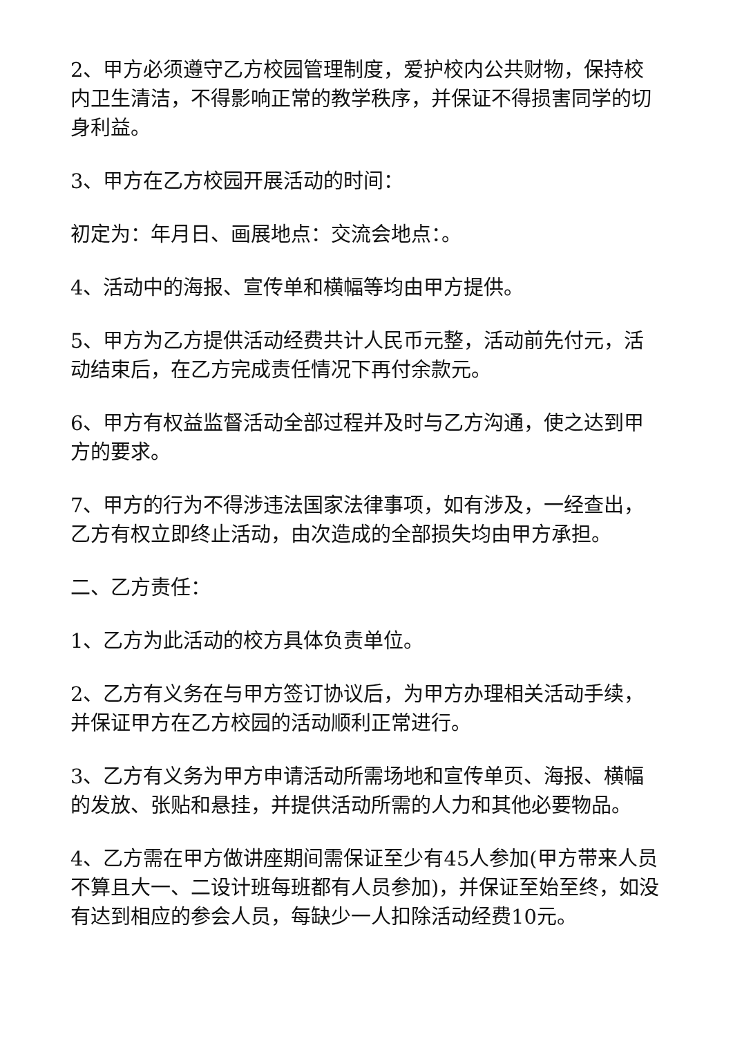2、甲方必须遵守乙方校园管理制度，爱护校内公共财物，保持校内卫生清洁，不得影响正常的教学秩序，并保证不得损害同学的切身利益。
3、甲方在乙方校园开展活动的时间：
初定为：年月日、画展地点：交流会地点：。
4、活动中的海报、宣传单和横幅等均由甲方提供。
5、甲方为乙方提供活动经费共计人民币元整，活动前先付元，活动结束后，在乙方完成责任情况下再付余款元。
6、甲方有权益监督活动全部过程并及时与乙方沟通，使之达到甲方的要求。
7、甲方的行为不得涉违法国家法律事项，如有涉及，一经查出，乙方有权立即终止活动，由次造成的全部损失均由甲方承担。
二、乙方责任：
1、乙方为此活动的校方具体负责单位。
2、乙方有义务在与甲方签订协议后，为甲方办理相关活动手续，并保证甲方在乙方校园的活动顺利正常进行。
3、乙方有义务为甲方申请活动所需场地和宣传单页、海报、横幅的发放、张贴和悬挂，并提供活动所需的人力和其他必要物品。
4、乙方需在甲方做讲座期间需保证至少有45人参加(甲方带来人员不算且大一、二设计班每班都有人员参加)，并保证至始至终，如没有达到相应的参会人员，每缺少一人扣除活动经费10元。